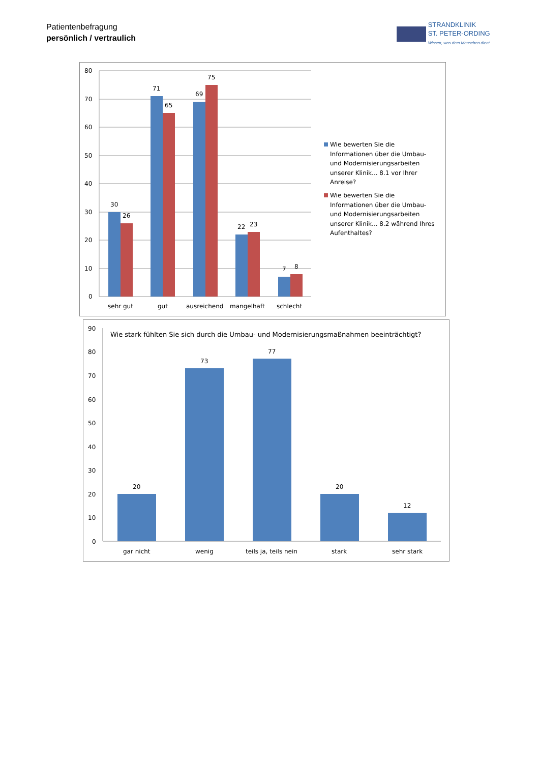Patientenbefragung
persönlich / vertraulich
STRANDKLINIK
ST. PETER-ORDING
Wissen, was dem Menschen dient.
80
70
60
50
40
30
20
10
0
30
26
71
65
69
75
22
23
7
8
sehr gut
gut
ausreichend
mangelhaft
schlecht
Wie bewerten Sie die
Informationen über die Umbau-
und Modernisierungsarbeiten
unserer Klinik... 8.1 vor Ihrer
Anreise?
Wie bewerten Sie die
Informationen über die Umbau-
und Modernisierungsarbeiten
unserer Klinik... 8.2 während Ihres
Aufenthaltes?
90
80
70
60
50
40
30
20
10
0
Wie stark fühlten Sie sich durch die Umbau- und Modernisierungsmaßnahmen beeinträchtigt?
20
73
77
20
12
gar nicht
wenig
teils ja, teils nein
stark
sehr stark